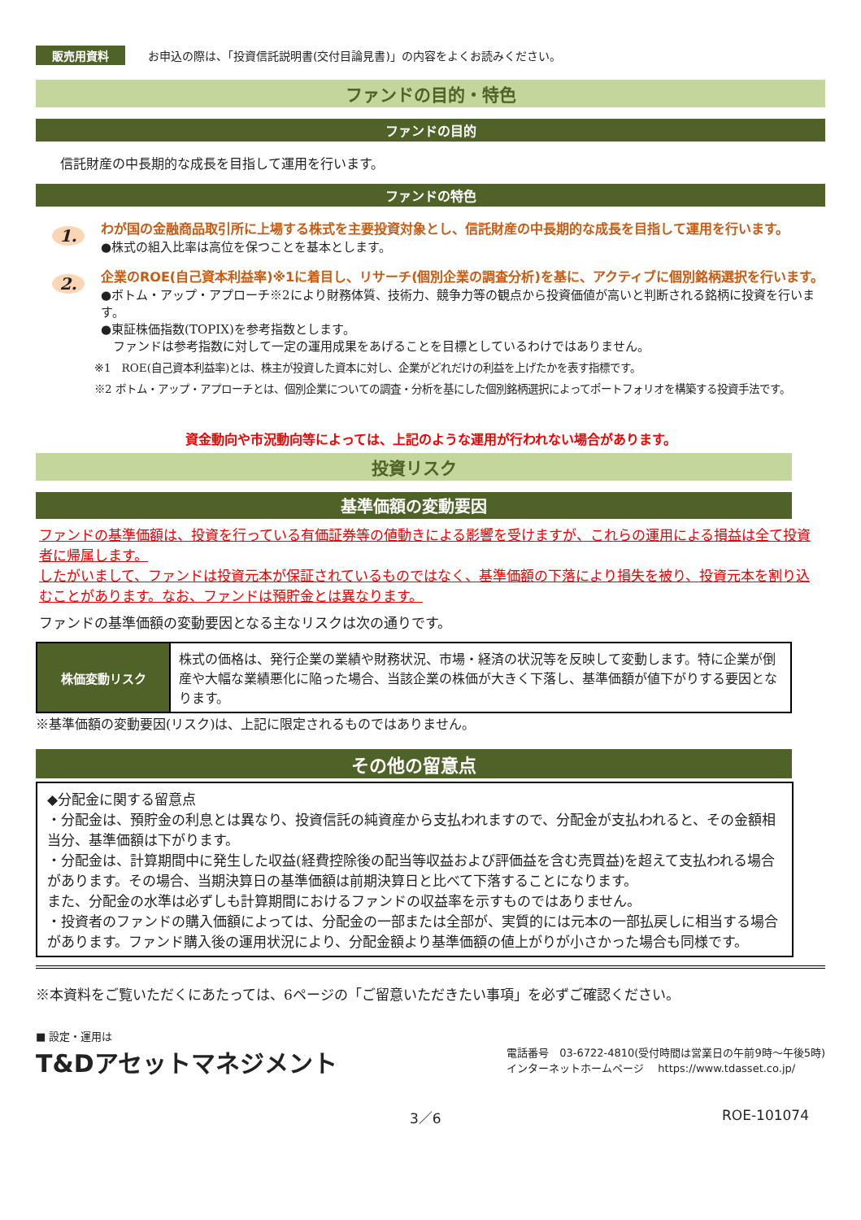販売用資料 お申込の際は、「投資信託説明書(交付目論見書)」の内容をよくお読みください。
ファンドの目的・特色
ファンドの目的
信託財産の中長期的な成長を目指して運用を行います。
ファンドの特色
1.
わが国の金融商品取引所に上場する株式を主要投資対象とし、信託財産の中長期的な成長を目指して運用を行います。
●株式の組入比率は高位を保つことを基本とします。
2.
企業のROE(自己資本利益率)※1に着目し、リサーチ(個別企業の調査分析)を基に、アクティブに個別銘柄選択を行います。
●ボトム・アップ・アプローチ※2により財務体質、技術力、競争力等の観点から投資価値が高いと判断される銘柄に投資を行います。
●東証株価指数(TOPIX)を参考指数とします。
　ファンドは参考指数に対して一定の運用成果をあげることを目標としているわけではありません。
※1　ROE(自己資本利益率)とは、株主が投資した資本に対し、企業がどれだけの利益を上げたかを表す指標です。
※2 ボトム・アップ・アプローチとは、個別企業についての調査・分析を基にした個別銘柄選択によってポートフォリオを構築する投資手法です。
資金動向や市況動向等によっては、上記のような運用が行われない場合があります。
投資リスク
基準価額の変動要因
ファンドの基準価額は、投資を行っている有価証券等の値動きによる影響を受けますが、これらの運用による損益は全て投資者に帰属します。
したがいまして、ファンドは投資元本が保証されているものではなく、基準価額の下落により損失を被り、投資元本を割り込むことがあります。なお、ファンドは預貯金とは異なります。
ファンドの基準価額の変動要因となる主なリスクは次の通りです。
| 株価変動リスク | 株式の価格は、発行企業の業績や財務状況、市場・経済の状況等を反映して変動します。特に企業が倒産や大幅な業績悪化に陥った場合、当該企業の株価が大きく下落し、基準価額が値下がりする要因となります。 |
※基準価額の変動要因(リスク)は、上記に限定されるものではありません。
その他の留意点
◆分配金に関する留意点
・分配金は、預貯金の利息とは異なり、投資信託の純資産から支払われますので、分配金が支払われると、その金額相当分、基準価額は下がります。
・分配金は、計算期間中に発生した収益(経費控除後の配当等収益および評価益を含む売買益)を超えて支払われる場合があります。その場合、当期決算日の基準価額は前期決算日と比べて下落することになります。
また、分配金の水準は必ずしも計算期間におけるファンドの収益率を示すものではありません。
・投資者のファンドの購入価額によっては、分配金の一部または全部が、実質的には元本の一部払戻しに相当する場合があります。ファンド購入後の運用状況により、分配金額より基準価額の値上がりが小さかった場合も同様です。
※本資料をご覧いただくにあたっては、6ページの「ご留意いただきたい事項」を必ずご確認ください。
■ 設定・運用は
T&Dアセットマネジメント
電話番号　03-6722-4810(受付時間は営業日の午前9時～午後5時)
インターネットホームページ　 https://www.tdasset.co.jp/
3／6 ROE-101074